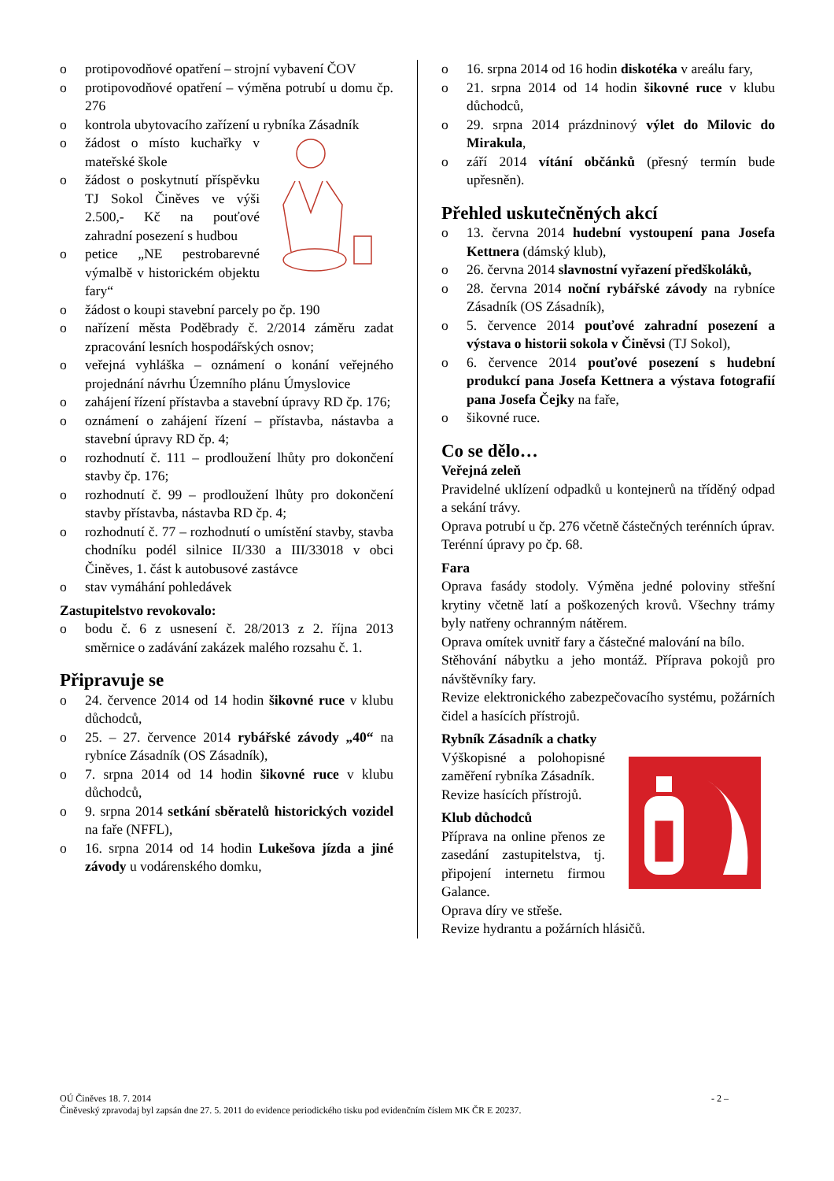o protipovodňové opatření – strojní vybavení ČOV
o protipovodňové opatření – výměna potrubí u domu čp. 276
o kontrola ubytovacího zařízení u rybníka Zásadník
o žádost o místo kuchařky v mateřské škole
o žádost o poskytnutí příspěvku TJ Sokol Činěves ve výši 2.500,- Kč na pouťové zahradní posezení s hudbou
o petice „NE pestrobarevné výmalbě v historickém objektu fary“
o žádost o koupi stavební parcely po čp. 190
o nařízení města Poděbrady č. 2/2014 záměru zadat zpracování lesních hospodářských osnov;
o veřejná vyhláška – oznámení o konání veřejného projednání návrhu Územního plánu Úmyslovice
o zahájení řízení přístavba a stavební úpravy RD čp. 176;
o oznámení o zahájení řízení – přístavba, nástavba a stavební úpravy RD čp. 4;
o rozhodnutí č. 111 – prodloužení lhůty pro dokončení stavby čp. 176;
o rozhodnutí č. 99 – prodloužení lhůty pro dokončení stavby přístavba, nástavba RD čp. 4;
o rozhodnutí č. 77 – rozhodnutí o umístění stavby, stavba chodníku podél silnice II/330 a III/33018 v obci Činěves, 1. část k autobusové zastávce
o stav vymáhání pohledávek
Zastupitelstvo revokovalo:
o bodu č. 6 z usnesení č. 28/2013 z 2. října 2013 směrnice o zadávání zakázek malého rozsahu č. 1.
Připravuje se
o 24. července 2014 od 14 hodin šikovné ruce v klubu důchodců,
o 25. – 27. července 2014 rybářské závody „40“ na rybníce Zásadník (OS Zásadník),
o 7. srpna 2014 od 14 hodin šikovné ruce v klubu důchodců,
o 9. srpna 2014 setkání sběratelů historických vozidel na faře (NFFL),
o 16. srpna 2014 od 14 hodin Lukešova jízda a jiné závody u vodárenského domku,
o 16. srpna 2014 od 16 hodin diskotéka v areálu fary,
o 21. srpna 2014 od 14 hodin šikovné ruce v klubu důchodců,
o 29. srpna 2014 prázdninový výlet do Milovic do Mirakula,
o září 2014 vítání občánků (přesný termín bude upřesněn).
Přehled uskutečněných akcí
o 13. června 2014 hudební vystoupení pana Josefa Kettnera (dámský klub),
o 26. června 2014 slavnostní vyřazení předškoláků,
o 28. června 2014 noční rybářské závody na rybníce Zásadník (OS Zásadník),
o 5. července 2014 pouťové zahradní posezení a výstava o historii sokola v Činěvsi (TJ Sokol),
o 6. července 2014 pouťové posezení s hudební produkcí pana Josefa Kettnera a výstava fotografií pana Josefa Čejky na faře,
o šikovné ruce.
Co se dělo…
Veřejná zeleň
Pravidelné uklízení odpadků u kontejnerů na tříděný odpad a sekání trávy.
Oprava potrubí u čp. 276 včetně částečných terénních úprav.
Terénní úpravy po čp. 68.
Fara
Oprava fasády stodoly. Výměna jedné poloviny střešní krytiny včetně latí a poškozených krovů. Všechny trámy byly natřeny ochranným nátěrem.
Oprava omítek uvnitř fary a částečné malování na bílo.
Stěhování nábytku a jeho montáž. Příprava pokojů pro návštěvníky fary.
Revize elektronického zabezpečovacího systému, požárních čidel a hasících přístrojů.
Rybník Zásadník a chatky
Výškopisné a polohopisné zaměření rybníka Zásadník.
Revize hasících přístrojů.
Klub důchodců
Příprava na online přenos ze zasedání zastupitelstva, tj. připojení internetu firmou Galance.
Oprava díry ve střeše.
Revize hydrantu a požárních hlásičů.
OÚ Činěves 18. 7. 2014 - 2 –
Činěveský zpravodaj byl zapsán dne 27. 5. 2011 do evidence periodického tisku pod evidenčním číslem MK ČR E 20237.